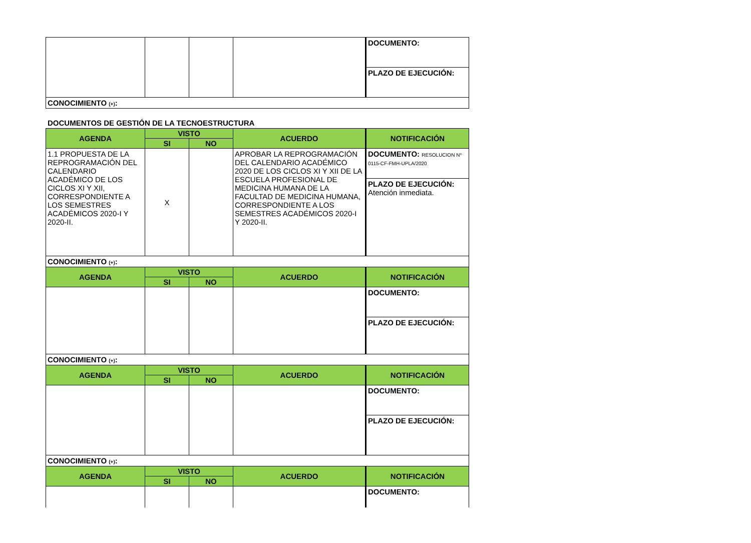| | | | | DOCUMENTO: |
| | | | | PLAZO DE EJECUCIÓN: |
| CONOCIMIENTO (+) : | | | | |
DOCUMENTOS DE GESTIÓN DE LA TECNOESTRUCTURA
| AGENDA | VISTO | | ACUERDO | NOTIFICACIÓN |
| --- | --- | --- | --- | --- |
| | SI | NO | | |
| 1.1 PROPUESTA DE LA REPROGRAMACIÓN DEL CALENDARIO ACADÉMICO DE LOS CICLOS XI Y XII, CORRESPONDIENTE A LOS SEMESTRES ACADÉMICOS 2020-I Y 2020-II. | X | | APROBAR LA REPROGRAMACIÓN DEL CALENDARIO ACADÉMICO 2020 DE LOS CICLOS XI Y XII DE LA ESCUELA PROFESIONAL DE MEDICINA HUMANA DE LA FACULTAD DE MEDICINA HUMANA, CORRESPONDIENTE A LOS SEMESTRES ACADÉMICOS 2020-I Y 2020-II. | DOCUMENTO: RESOLUCION N° 0115-CF-FMH-UPLA/2020 |
| | | | | PLAZO DE EJECUCIÓN: Atención inmediata. |
| CONOCIMIENTO (+) : | | | | |
| AGENDA | VISTO | | ACUERDO | NOTIFICACIÓN |
| | SI | NO | | |
| | | | | DOCUMENTO: |
| | | | | PLAZO DE EJECUCIÓN: |
| CONOCIMIENTO (+) : | | | | |
| AGENDA | VISTO | | ACUERDO | NOTIFICACIÓN |
| | SI | NO | | |
| | | | | DOCUMENTO: |
| | | | | PLAZO DE EJECUCIÓN: |
| CONOCIMIENTO (+) : | | | | |
| AGENDA | VISTO | | ACUERDO | NOTIFICACIÓN |
| | SI | NO | | |
| | | | | DOCUMENTO: |